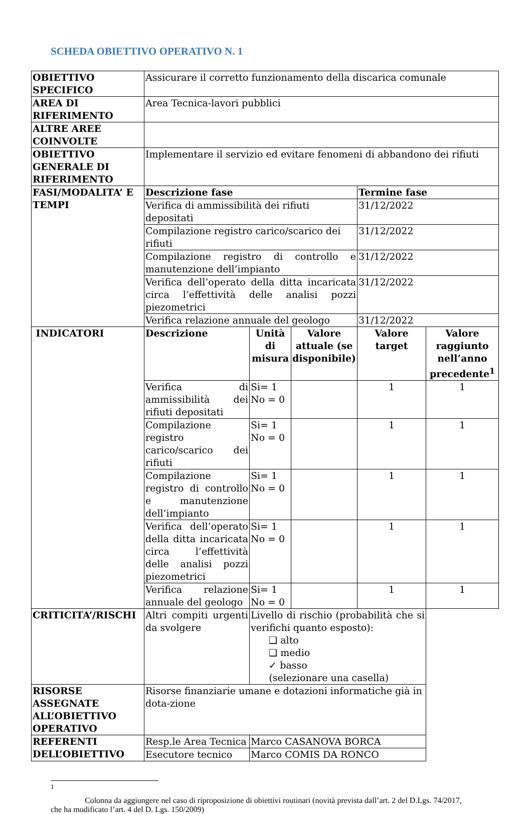SCHEDA OBIETTIVO OPERATIVO N. 1
| OBIETTIVO SPECIFICO | Assicurare il corretto funzionamento della discarica comunale | | | | |
| AREA DI RIFERIMENTO | Area Tecnica-lavori pubblici | | | | |
| ALTRE AREE COINVOLTE | | | | | |
| OBIETTIVO GENERALE DI RIFERIMENTO | Implementare il servizio ed evitare fenomeni di abbandono dei rifiuti | | | | |
| FASI/MODALITA’ E TEMPI | Descrizione fase | | | Termine fase | |
| | Verifica di ammissibilità dei rifiuti depositati | | | 31/12/2022 | |
| | Compilazione registro carico/scarico dei rifiuti | | | 31/12/2022 | |
| | Compilazione registro di controllo e manutenzione dell’impianto | | | 31/12/2022 | |
| | Verifica dell’operato della ditta incaricata circa l’effettività delle analisi pozzi piezometrici | | | 31/12/2022 | |
| | Verifica relazione annuale del geologo | | | 31/12/2022 | |
| INDICATORI | Descrizione | Unità di misura | Valore attuale (se disponibile) | Valore target | Valore raggiunto nell’anno precedente<sup>1</sup> |
| | Verifica di ammissibilità dei rifiuti depositati | Si= 1 No = 0 | | 1 | 1 |
| | Compilazione registro carico/scarico dei rifiuti | Si= 1 No = 0 | | 1 | 1 |
| | Compilazione registro di controllo e manutenzione dell’impianto | Si= 1 No = 0 | | 1 | 1 |
| | Verifica dell’operato della ditta incaricata circa l’effettività delle analisi pozzi piezometrici | Si= 1 No = 0 | | 1 | 1 |
| | Verifica relazione annuale del geologo | Si= 1 No = 0 | | 1 | 1 |
| CRITICITA’/RISCHI | Altri compiti urgenti da svolgere | Livello di rischio (probabilità che si verifichi quanto esposto): ❑ alto ❑ medio ✓ basso (selezionare una casella) | | | |
| RISORSE ASSEGNATE ALL’OBIETTIVO OPERATIVO | Risorse finanziarie umane e dotazioni informatiche già in dota-zione | | | | |
| REFERENTI DELL’OBIETTIVO | Resp.le Area Tecnica | Marco CASANOVA BORCA | | | |
| | Esecutore tecnico | Marco COMIS DA RONCO | | | |
1
Colonna da aggiungere nel caso di riproposizione di obiettivi routinari (novità prevista dall’art. 2 del D.Lgs. 74/2017, che ha modificato l’art. 4 del D. Lgs. 150/2009)